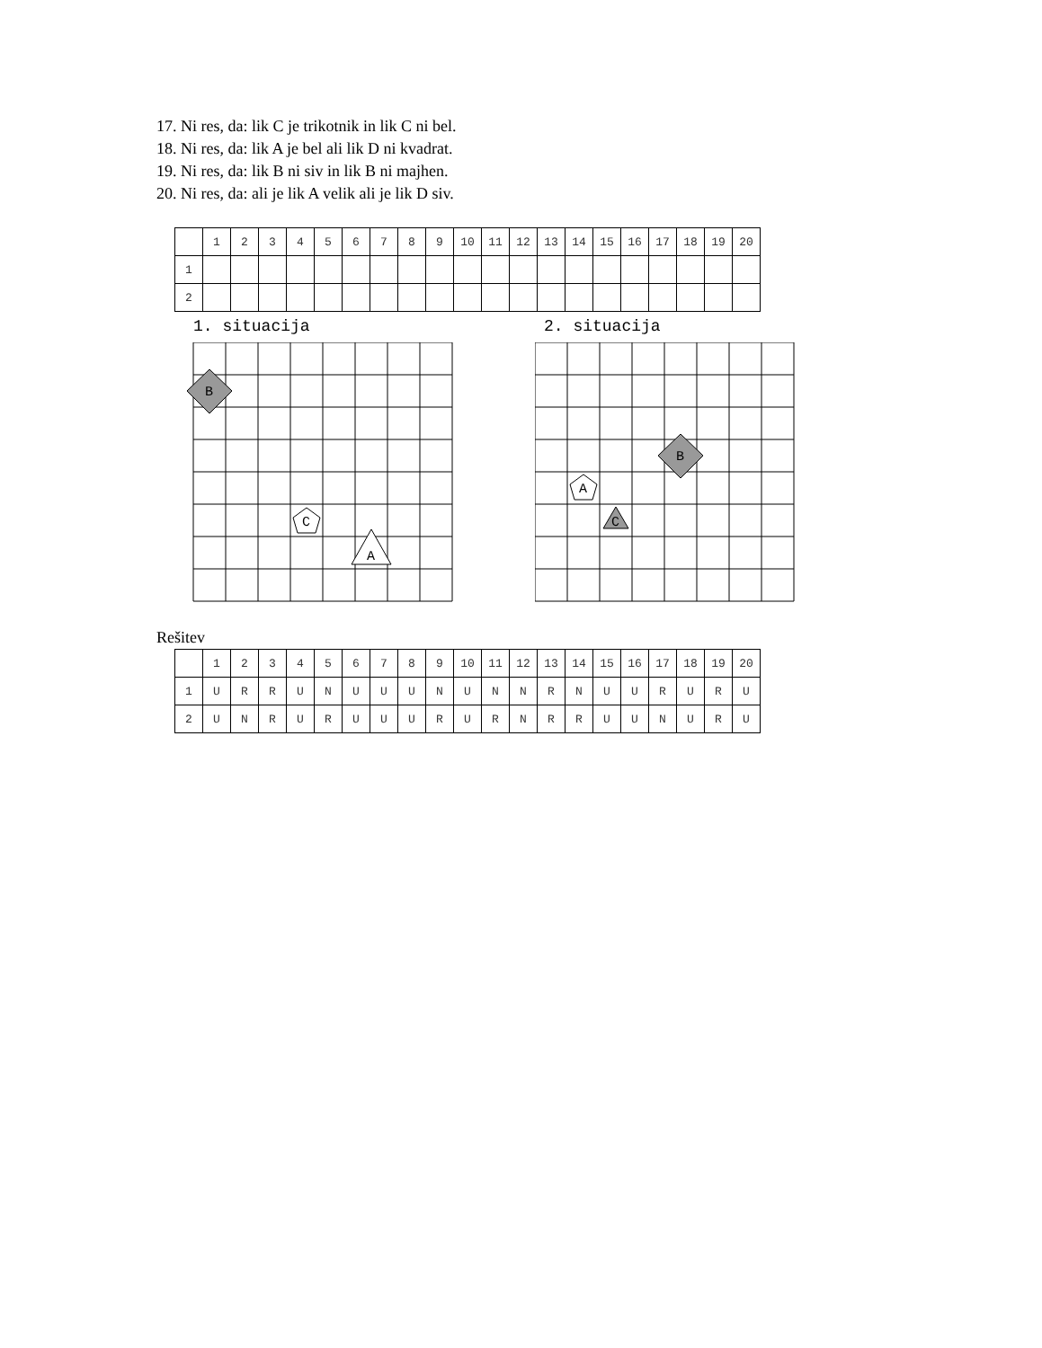17. Ni res, da: lik C je trikotnik in lik C ni bel.
18. Ni res, da: lik A je bel ali lik D ni kvadrat.
19. Ni res, da: lik B ni siv in lik B ni majhen.
20. Ni res, da: ali je lik A velik ali je lik D siv.
| | 1 | 2 | 3 | 4 | 5 | 6 | 7 | 8 | 9 | 10 | 11 | 12 | 13 | 14 | 15 | 16 | 17 | 18 | 19 | 20 |
| --- | --- | --- | --- | --- | --- | --- | --- | --- | --- | --- | --- | --- | --- | --- | --- | --- | --- | --- | --- | --- |
| 1 | | | | | | | | | | | | | | | | | | | | |
| 2 | | | | | | | | | | | | | | | | | | | | |
1. situacija
B
C
A
2. situacija
B
A
C
Rešitev
| | 1 | 2 | 3 | 4 | 5 | 6 | 7 | 8 | 9 | 10 | 11 | 12 | 13 | 14 | 15 | 16 | 17 | 18 | 19 | 20 |
| --- | --- | --- | --- | --- | --- | --- | --- | --- | --- | --- | --- | --- | --- | --- | --- | --- | --- | --- | --- | --- |
| 1 | U | R | R | U | N | U | U | U | N | U | N | N | R | N | U | U | R | U | R | U |
| 2 | U | N | R | U | R | U | U | U | R | U | R | N | R | R | U | U | N | U | R | U |